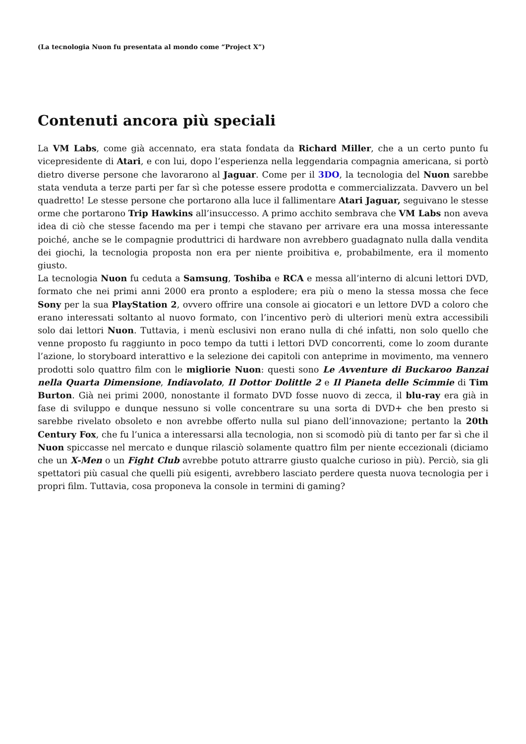(La tecnologia Nuon fu presentata al mondo come “Project X”)
Contenuti ancora più speciali
La VM Labs, come già accennato, era stata fondata da Richard Miller, che a un certo punto fu vicepresidente di Atari, e con lui, dopo l’esperienza nella leggendaria compagnia americana, si portò dietro diverse persone che lavorarono al Jaguar. Come per il 3DO, la tecnologia del Nuon sarebbe stata venduta a terze parti per far sì che potesse essere prodotta e commercializzata. Davvero un bel quadretto! Le stesse persone che portarono alla luce il fallimentare Atari Jaguar, seguivano le stesse orme che portarono Trip Hawkins all’insuccesso. A primo acchito sembrava che VM Labs non aveva idea di ciò che stesse facendo ma per i tempi che stavano per arrivare era una mossa interessante poiché, anche se le compagnie produttrici di hardware non avrebbero guadagnato nulla dalla vendita dei giochi, la tecnologia proposta non era per niente proibitiva e, probabilmente, era il momento giusto.
La tecnologia Nuon fu ceduta a Samsung, Toshiba e RCA e messa all’interno di alcuni lettori DVD, formato che nei primi anni 2000 era pronto a esplodere; era più o meno la stessa mossa che fece Sony per la sua PlayStation 2, ovvero offrire una console ai giocatori e un lettore DVD a coloro che erano interessati soltanto al nuovo formato, con l’incentivo però di ulteriori menù extra accessibili solo dai lettori Nuon. Tuttavia, i menù esclusivi non erano nulla di ché infatti, non solo quello che venne proposto fu raggiunto in poco tempo da tutti i lettori DVD concorrenti, come lo zoom durante l’azione, lo storyboard interattivo e la selezione dei capitoli con anteprime in movimento, ma vennero prodotti solo quattro film con le migliorie Nuon: questi sono Le Avventure di Buckaroo Banzai nella Quarta Dimensione, Indiavolato, Il Dottor Dolittle 2 e Il Pianeta delle Scimmie di Tim Burton. Già nei primi 2000, nonostante il formato DVD fosse nuovo di zecca, il blu-ray era già in fase di sviluppo e dunque nessuno si volle concentrare su una sorta di DVD+ che ben presto si sarebbe rivelato obsoleto e non avrebbe offerto nulla sul piano dell’innovazione; pertanto la 20th Century Fox, che fu l’unica a interessarsi alla tecnologia, non si scomodò più di tanto per far sì che il Nuon spiccasse nel mercato e dunque rilasciò solamente quattro film per niente eccezionali (diciamo che un X-Men o un Fight Club avrebbe potuto attrarre giusto qualche curioso in più). Perciò, sia gli spettatori più casual che quelli più esigenti, avrebbero lasciato perdere questa nuova tecnologia per i propri film. Tuttavia, cosa proponeva la console in termini di gaming?